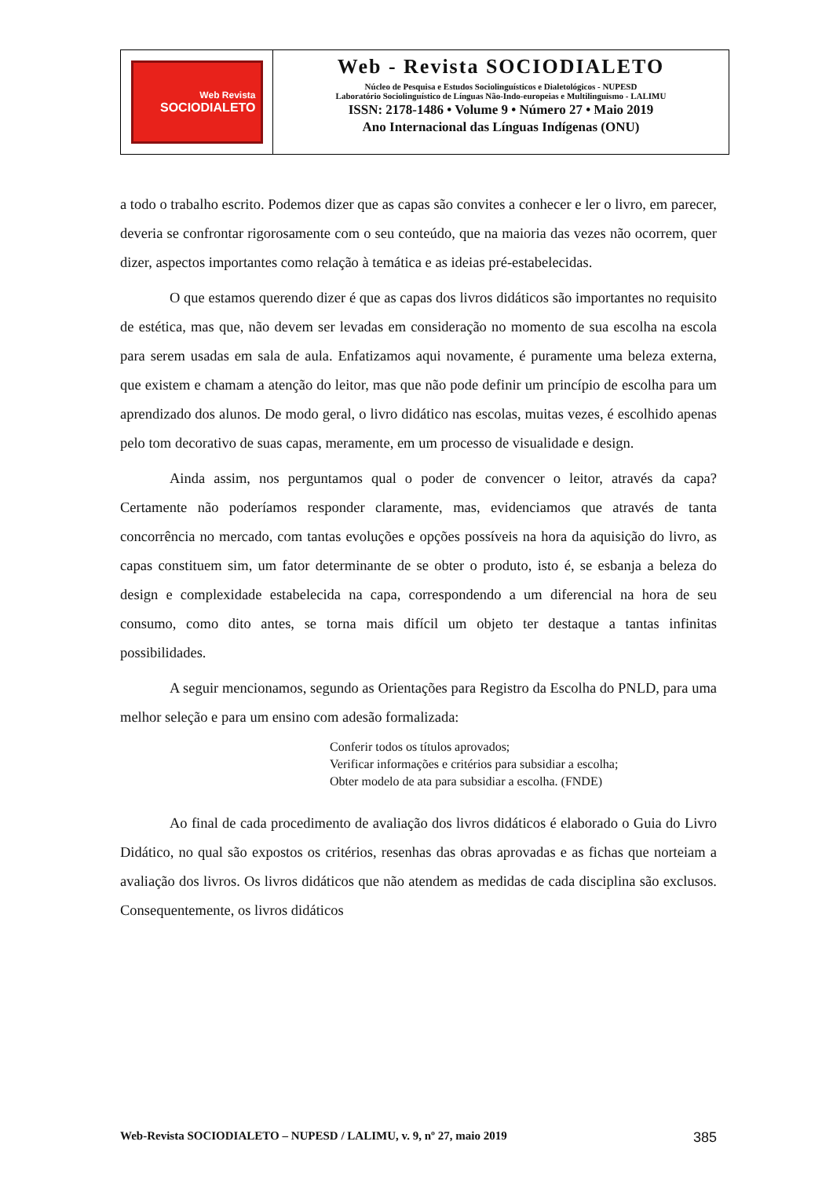Web Revista
SOCIODIALETO
Web - Revista SOCIODIALETO
Núcleo de Pesquisa e Estudos Sociolinguísticos e Dialetológicos - NUPESD
Laboratório Sociolinguístico de Línguas Não-Indo-europeias e Multilinguismo - LALIMU
ISSN: 2178-1486 • Volume 9 • Número 27 • Maio 2019
Ano Internacional das Línguas Indígenas (ONU)
a todo o trabalho escrito. Podemos dizer que as capas são convites a conhecer e ler o livro, em parecer, deveria se confrontar rigorosamente com o seu conteúdo, que na maioria das vezes não ocorrem, quer dizer, aspectos importantes como relação à temática e as ideias pré-estabelecidas.
O que estamos querendo dizer é que as capas dos livros didáticos são importantes no requisito de estética, mas que, não devem ser levadas em consideração no momento de sua escolha na escola para serem usadas em sala de aula. Enfatizamos aqui novamente, é puramente uma beleza externa, que existem e chamam a atenção do leitor, mas que não pode definir um princípio de escolha para um aprendizado dos alunos. De modo geral, o livro didático nas escolas, muitas vezes, é escolhido apenas pelo tom decorativo de suas capas, meramente, em um processo de visualidade e design.
Ainda assim, nos perguntamos qual o poder de convencer o leitor, através da capa? Certamente não poderíamos responder claramente, mas, evidenciamos que através de tanta concorrência no mercado, com tantas evoluções e opções possíveis na hora da aquisição do livro, as capas constituem sim, um fator determinante de se obter o produto, isto é, se esbanja a beleza do design e complexidade estabelecida na capa, correspondendo a um diferencial na hora de seu consumo, como dito antes, se torna mais difícil um objeto ter destaque a tantas infinitas possibilidades.
A seguir mencionamos, segundo as Orientações para Registro da Escolha do PNLD, para uma melhor seleção e para um ensino com adesão formalizada:
Conferir todos os títulos aprovados;
Verificar informações e critérios para subsidiar a escolha;
Obter modelo de ata para subsidiar a escolha. (FNDE)
Ao final de cada procedimento de avaliação dos livros didáticos é elaborado o Guia do Livro Didático, no qual são expostos os critérios, resenhas das obras aprovadas e as fichas que norteiam a avaliação dos livros. Os livros didáticos que não atendem as medidas de cada disciplina são exclusos. Consequentemente, os livros didáticos
Web-Revista SOCIODIALETO – NUPESD / LALIMU, v. 9, nº 27, maio 2019 385